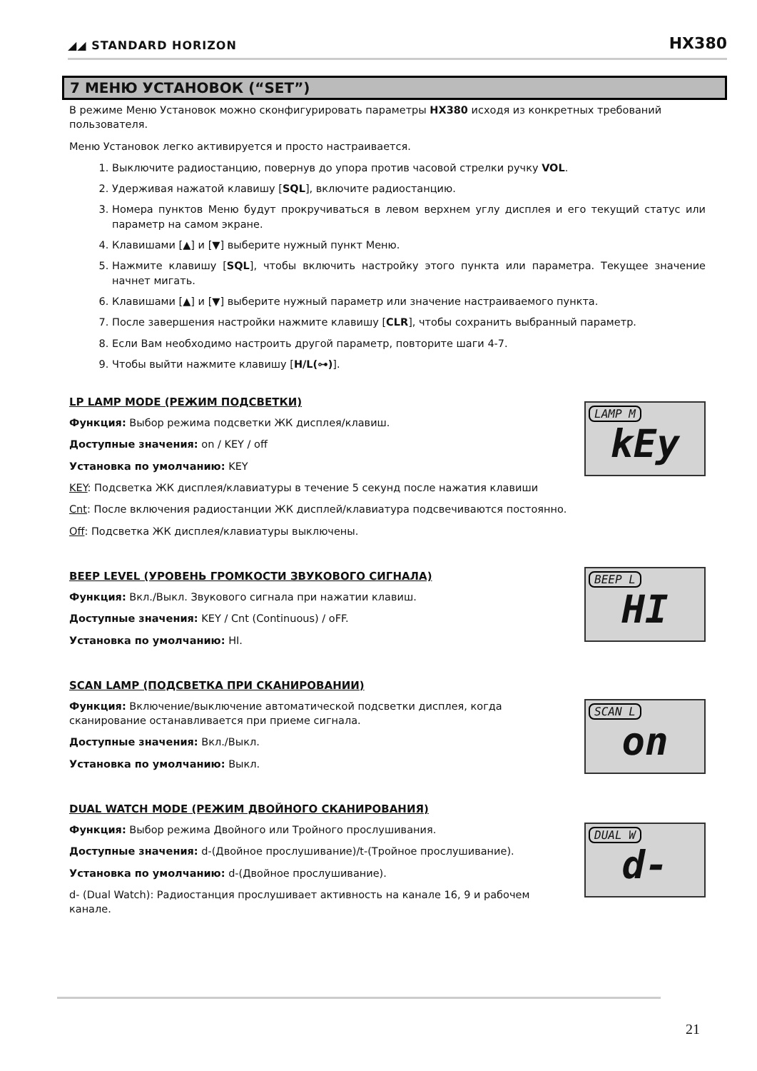◢◢ STANDARD HORIZON HX380
7 МЕНЮ УСТАНОВОК (“SET”)
В режиме Меню Установок можно сконфигурировать параметры HX380 исходя из конкретных требований пользователя.
Меню Установок легко активируется и просто настраивается.
1. Выключите радиостанцию, повернув до упора против часовой стрелки ручку VOL.
2. Удерживая нажатой клавишу [SQL], включите радиостанцию.
3. Номера пунктов Меню будут прокручиваться в левом верхнем углу дисплея и его текущий статус или параметр на самом экране.
4. Клавишами [▲] и [▼] выберите нужный пункт Меню.
5. Нажмите клавишу [SQL], чтобы включить настройку этого пункта или параметра. Текущее значение начнет мигать.
6. Клавишами [▲] и [▼] выберите нужный параметр или значение настраиваемого пункта.
7. После завершения настройки нажмите клавишу [CLR], чтобы сохранить выбранный параметр.
8. Если Вам необходимо настроить другой параметр, повторите шаги 4-7.
9. Чтобы выйти нажмите клавишу [H/L(⊶)].
LP LAMP MODE (РЕЖИМ ПОДСВЕТКИ)
Функция: Выбор режима подсветки ЖК дисплея/клавиш.
Доступные значения: on / KEY / off
Установка по умолчанию: KEY
LAMP M
kEy
KEY: Подсветка ЖК дисплея/клавиатуры в течение 5 секунд после нажатия клавиши
Cnt: После включения радиостанции ЖК дисплей/клавиатура подсвечиваются постоянно.
Off: Подсветка ЖК дисплея/клавиатуры выключены.
BEEP LEVEL (УРОВЕНЬ ГРОМКОСТИ ЗВУКОВОГО СИГНАЛА)
Функция: Вкл./Выкл. Звукового сигнала при нажатии клавиш.
Доступные значения: KEY / Cnt (Continuous) / oFF.
Установка по умолчанию: HI.
BEEP L
HI
SCAN LAMP (ПОДСВЕТКА ПРИ СКАНИРОВАНИИ)
Функция: Включение/выключение автоматической подсветки дисплея, когда сканирование останавливается при приеме сигнала.
Доступные значения: Вкл./Выкл.
Установка по умолчанию: Выкл.
SCAN L
on
DUAL WATCH MODE (РЕЖИМ ДВОЙНОГО СКАНИРОВАНИЯ)
Функция: Выбор режима Двойного или Тройного прослушивания.
Доступные значения: d-(Двойное прослушивание)/t-(Тройное прослушивание).
Установка по умолчанию: d-(Двойное прослушивание).
d- (Dual Watch): Радиостанция прослушивает активность на канале 16, 9 и рабочем канале.
DUAL W
d-
21